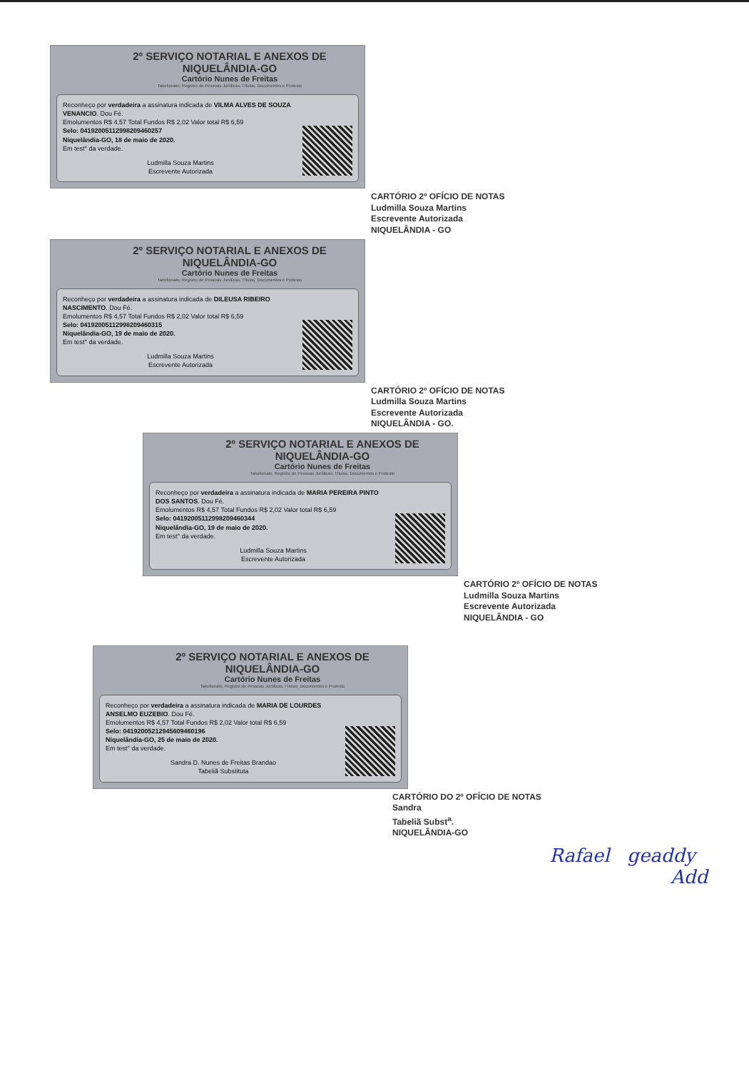2º SERVIÇO NOTARIAL E ANEXOS DE NIQUELÂNDIA-GO
Cartório Nunes de Freitas
Tabelionato, Registro de Pessoas Jurídicas, Títulos, Documentos e Protesto
Reconheço por verdadeira a assinatura indicada de VILMA ALVES DE SOUZA VENANCIO. Dou Fé.
Emolumentos R$ 4,57 Total Fundos R$ 2,02 Valor total R$ 6,59
Selo: 04192005112998209460257
Niquelândia-GO, 18 de maio de 2020.
Em test° da verdade.
Ludmilla Souza Martins
Escrevente Autorizada
CARTÓRIO 2º OFÍCIO DE NOTAS
Ludmilla Souza Martins
Escrevente Autorizada
NIQUELÂNDIA - GO
2º SERVIÇO NOTARIAL E ANEXOS DE NIQUELÂNDIA-GO
Cartório Nunes de Freitas
Tabelionato, Registro de Pessoas Jurídicas, Títulos, Documentos e Protesto
Reconheço por verdadeira a assinatura indicada de DILEUSA RIBEIRO NASCIMENTO. Dou Fé.
Emolumentos R$ 4,57 Total Fundos R$ 2,02 Valor total R$ 6,59
Selo: 04192005112998209460315
Niquelândia-GO, 19 de maio de 2020.
Em test° da verdade.
Ludmilla Souza Martins
Escrevente Autorizada
CARTÓRIO 2º OFÍCIO DE NOTAS
Ludmilla Souza Martins
Escrevente Autorizada
NIQUELÂNDIA - GO.
2º SERVIÇO NOTARIAL E ANEXOS DE NIQUELÂNDIA-GO
Cartório Nunes de Freitas
Tabelionato, Registro de Pessoas Jurídicas, Títulos, Documentos e Protesto
Reconheço por verdadeira a assinatura indicada de MARIA PEREIRA PINTO DOS SANTOS. Dou Fé.
Emolumentos R$ 4,57 Total Fundos R$ 2,02 Valor total R$ 6,59
Selo: 04192005112998209460344
Niquelândia-GO, 19 de maio de 2020.
Em test° da verdade.
Ludmilla Souza Martins
Escrevente Autorizada
CARTÓRIO 2º OFÍCIO DE NOTAS
Ludmilla Souza Martins
Escrevente Autorizada
NIQUELÂNDIA - GO
2º SERVIÇO NOTARIAL E ANEXOS DE NIQUELÂNDIA-GO
Cartório Nunes de Freitas
Tabelionato, Registro de Pessoas Jurídicas, Títulos, Documentos e Protesto
Reconheço por verdadeira a assinatura indicada de MARIA DE LOURDES ANSELMO EUZEBIO. Dou Fé.
Emolumentos R$ 4,57 Total Fundos R$ 2,02 Valor total R$ 6,59
Selo: 04192005212945609460196
Niquelândia-GO, 25 de maio de 2020.
Em test° da verdade.
Sandra D. Nunes de Freitas Brandao
Tabeliã Substituta
CARTÓRIO DO 2º OFÍCIO DE NOTAS
Sandra
Tabeliã Subst<sup>a</sup>.
NIQUELÂNDIA-GO
Rafael geaddy
Add